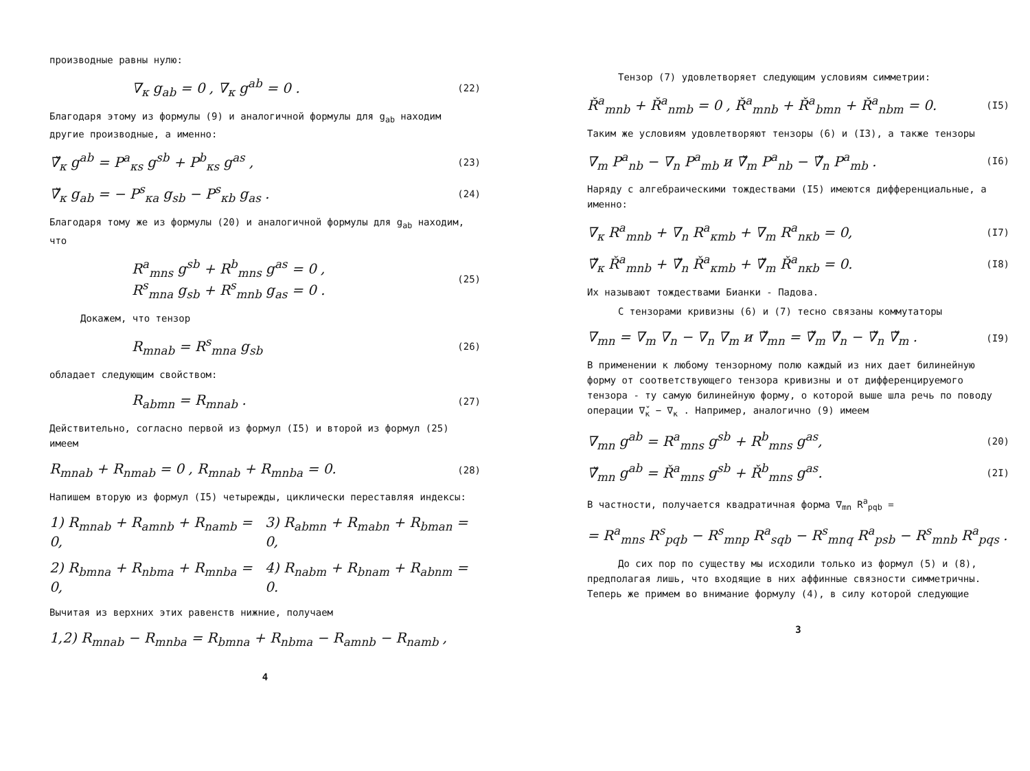производные равны нулю:
∇<sub>κ</sub> g<sub>ab</sub> = 0 , ∇<sub>κ</sub> g<sup>ab</sup> = 0 . (22)
Благодаря этому из формулы (9) и аналогичной формулы для g<sub>ab</sub> находим другие производные, а именно:
∇̌<sub>κ</sub> g<sup>ab</sup> = P<sup>a</sup><sub>κs</sub> g<sup>sb</sup> + P<sup>b</sup><sub>κs</sub> g<sup>as</sup> , (23)
∇̌<sub>κ</sub> g<sub>ab</sub> = − P<sup>s</sup><sub>κa</sub> g<sub>sb</sub> − P<sup>s</sup><sub>κb</sub> g<sub>as</sub> . (24)
Благодаря тому же из формулы (20) и аналогичной формулы для g<sub>ab</sub> находим, что
R<sup>a</sup><sub>mns</sub> g<sup>sb</sup> + R<sup>b</sup><sub>mns</sub> g<sup>as</sup> = 0 ,
R<sup>s</sup><sub>mna</sub> g<sub>sb</sub> + R<sup>s</sup><sub>mnb</sub> g<sub>as</sub> = 0 . (25)
Докажем, что тензор
R<sub>mnab</sub> = R<sup>s</sup><sub>mna</sub> g<sub>sb</sub> (26)
обладает следующим свойством:
R<sub>abmn</sub> = R<sub>mnab</sub> . (27)
Действительно, согласно первой из формул (I5) и второй из формул (25) имеем
R<sub>mnab</sub> + R<sub>nmab</sub> = 0 , R<sub>mnab</sub> + R<sub>mnba</sub> = 0. (28)
Напишем вторую из формул (I5) четырежды, циклически переставляя индексы:
1) R<sub>mnab</sub> + R<sub>amnb</sub> + R<sub>namb</sub> = 0, 3) R<sub>abmn</sub> + R<sub>mabn</sub> + R<sub>bman</sub> = 0,
2) R<sub>bmna</sub> + R<sub>nbma</sub> + R<sub>mnba</sub> = 0, 4) R<sub>nabm</sub> + R<sub>bnam</sub> + R<sub>abnm</sub> = 0.
Вычитая из верхних этих равенств нижние, получаем
1,2) R<sub>mnab</sub> − R<sub>mnba</sub> = R<sub>bmna</sub> + R<sub>nbma</sub> − R<sub>amnb</sub> − R<sub>namb</sub> ,
4
Тензор (7) удовлетворяет следующим условиям симметрии:
Ř<sup>a</sup><sub>mnb</sub> + Ř<sup>a</sup><sub>nmb</sub> = 0 , Ř<sup>a</sup><sub>mnb</sub> + Ř<sup>a</sup><sub>bmn</sub> + Ř<sup>a</sup><sub>nbm</sub> = 0. (I5)
Таким же условиям удовлетворяют тензоры (6) и (I3), а также тензоры
∇<sub>m</sub> P<sup>a</sup><sub>nb</sub> − ∇<sub>n</sub> P<sup>a</sup><sub>mb</sub> и ∇̌<sub>m</sub> P<sup>a</sup><sub>nb</sub> − ∇̌<sub>n</sub> P<sup>a</sup><sub>mb</sub> . (I6)
Наряду с алгебраическими тождествами (I5) имеются дифференциальные, а именно:
∇<sub>κ</sub> R<sup>a</sup><sub>mnb</sub> + ∇<sub>n</sub> R<sup>a</sup><sub>κmb</sub> + ∇<sub>m</sub> R<sup>a</sup><sub>nκb</sub> = 0, (I7)
∇̌<sub>κ</sub> Ř<sup>a</sup><sub>mnb</sub> + ∇̌<sub>n</sub> Ř<sup>a</sup><sub>κmb</sub> + ∇̌<sub>m</sub> Ř<sup>a</sup><sub>nκb</sub> = 0. (I8)
Их называют тождествами Бианки - Падова.
С тензорами кривизны (6) и (7) тесно связаны коммутаторы
∇<sub>mn</sub> = ∇<sub>m</sub> ∇<sub>n</sub> − ∇<sub>n</sub> ∇<sub>m</sub> и ∇̌<sub>mn</sub> = ∇̌<sub>m</sub> ∇̌<sub>n</sub> − ∇̌<sub>n</sub> ∇̌<sub>m</sub> . (I9)
В применении к любому тензорному полю каждый из них дает билинейную форму от соответствующего тензора кривизны и от дифференцируемого тензора - ту самую билинейную форму, о которой выше шла речь по поводу операции ∇̌<sub>κ</sub> − ∇<sub>κ</sub> . Например, аналогично (9) имеем
∇<sub>mn</sub> g<sup>ab</sup> = R<sup>a</sup><sub>mns</sub> g<sup>sb</sup> + R<sup>b</sup><sub>mns</sub> g<sup>as</sup>, (20)
∇̌<sub>mn</sub> g<sup>ab</sup> = Ř<sup>a</sup><sub>mns</sub> g<sup>sb</sup> + Ř<sup>b</sup><sub>mns</sub> g<sup>as</sup>. (2I)
В частности, получается квадратичная форма ∇<sub>mn</sub> R<sup>a</sup><sub>pqb</sub> =
= R<sup>a</sup><sub>mns</sub> R<sup>s</sup><sub>pqb</sub> − R<sup>s</sup><sub>mnp</sub> R<sup>a</sup><sub>sqb</sub> − R<sup>s</sup><sub>mnq</sub> R<sup>a</sup><sub>psb</sub> − R<sup>s</sup><sub>mnb</sub> R<sup>a</sup><sub>pqs</sub> .
До сих пор по существу мы исходили только из формул (5) и (8), предполагая лишь, что входящие в них аффинные связности симметричны. Теперь же примем во внимание формулу (4), в силу которой следующие
3